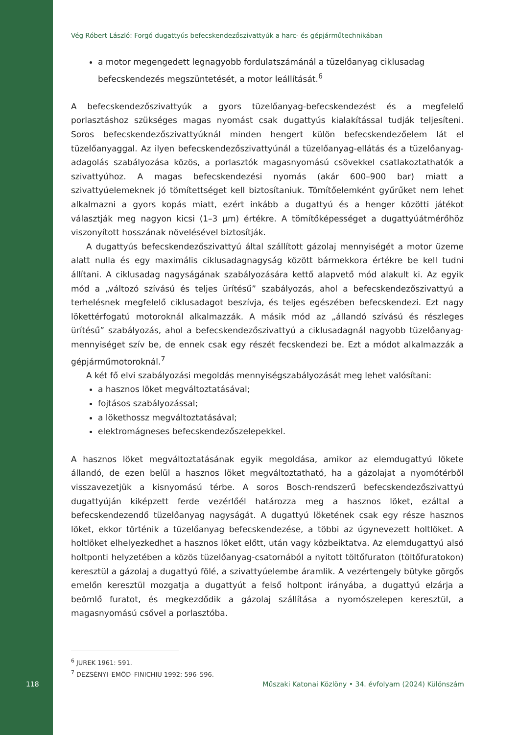Vég Róbert László: Forgó dugattyús befecskendezőszivattyúk a harc- és gépjárműtechnikában
a motor megengedett legnagyobb fordulatszámánál a tüzelőanyag ciklusadag befecskendezés megszüntetését, a motor leállítását.<sup>6</sup>
A befecskendezőszivattyúk a gyors tüzelőanyag-befecskendezést és a megfelelő porlasztáshoz szükséges magas nyomást csak dugattyús kialakítással tudják teljesíteni. Soros befecskendezőszivattyúknál minden hengert külön befecskendezőelem lát el tüzelőanyaggal. Az ilyen befecskendezőszivattyúnál a tüzelőanyag-ellátás és a tüzelőanyag-adagolás szabályozása közös, a porlasztók magasnyomású csövekkel csatlakoztathatók a szivattyúhoz. A magas befecskendezési nyomás (akár 600–900 bar) miatt a szivattyúelemeknek jó tömítettséget kell biztosítaniuk. Tömítőelemként gyűrűket nem lehet alkalmazni a gyors kopás miatt, ezért inkább a dugattyú és a henger közötti játékot választják meg nagyon kicsi (1–3 µm) értékre. A tömítőképességet a dugattyúátmérőhöz viszonyított hosszának növelésével biztosítják.
A dugattyús befecskendezőszivattyú által szállított gázolaj mennyiségét a motor üzeme alatt nulla és egy maximális ciklusadagnagyság között bármekkora értékre be kell tudni állítani. A ciklusadag nagyságának szabályozására kettő alapvető mód alakult ki. Az egyik mód a „változó szívású és teljes ürítésű” szabályozás, ahol a befecskendezőszivattyú a terhelésnek megfelelő ciklusadagot beszívja, és teljes egészében befecskendezi. Ezt nagy lökettérfogatú motoroknál alkalmazzák. A másik mód az „állandó szívású és részleges ürítésű” szabályozás, ahol a befecskendezőszivattyú a ciklusadagnál nagyobb tüzelőanyag-mennyiséget szív be, de ennek csak egy részét fecskendezi be. Ezt a módot alkalmazzák a gépjárműmotoroknál.<sup>7</sup>
A két fő elvi szabályozási megoldás mennyiségszabályozását meg lehet valósítani:
a hasznos löket megváltoztatásával;
fojtásos szabályozással;
a lökethossz megváltoztatásával;
elektromágneses befecskendezőszelepekkel.
A hasznos löket megváltoztatásának egyik megoldása, amikor az elemdugattyú lökete állandó, de ezen belül a hasznos löket megváltoztatható, ha a gázolajat a nyomótérből visszavezetjük a kisnyomású térbe. A soros Bosch-rendszerű befecskendezőszivattyú dugattyúján kiképzett ferde vezérlőél határozza meg a hasznos löket, ezáltal a befecskendezendő tüzelőanyag nagyságát. A dugattyú löketének csak egy része hasznos löket, ekkor történik a tüzelőanyag befecskendezése, a többi az úgynevezett holtlöket. A holtlöket elhelyezkedhet a hasznos löket előtt, után vagy közbeiktatva. Az elemdugattyú alsó holtponti helyzetében a közös tüzelőanyag-csatornából a nyitott töltőfuraton (töltőfuratokon) keresztül a gázolaj a dugattyú fölé, a szivattyúelembe áramlik. A vezértengely bütyke görgős emelőn keresztül mozgatja a dugattyút a felső holtpont irányába, a dugattyú elzárja a beömlő furatot, és megkezdődik a gázolaj szállítása a nyomószelepen keresztül, a magasnyomású csővel a porlasztóba.
<sup>6</sup> JUREK 1961: 591.
<sup>7</sup> DEZSÉNYI–EMŐD–FINICHIU 1992: 596–596.
118 Műszaki Katonai Közlöny • 34. évfolyam (2024) Különszám